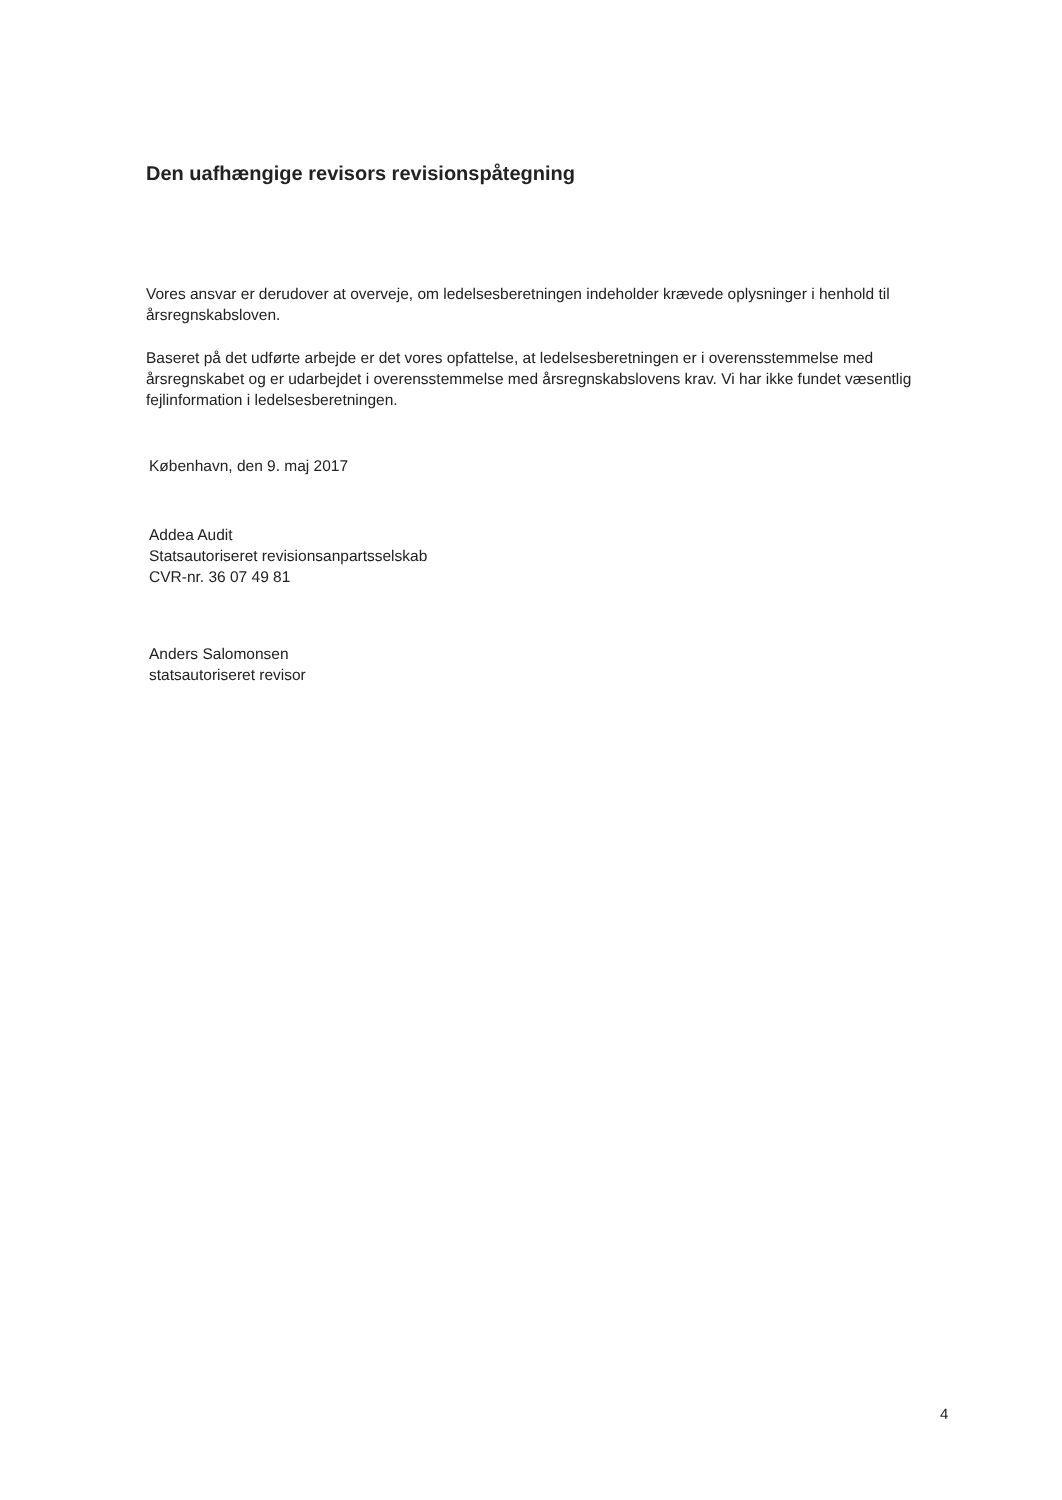Den uafhængige revisors revisionspåtegning
Vores ansvar er derudover at overveje, om ledelsesberetningen indeholder krævede oplysninger i henhold til årsregnskabsloven.
Baseret på det udførte arbejde er det vores opfattelse, at ledelsesberetningen er i overensstemmelse med årsregnskabet og er udarbejdet i overensstemmelse med årsregnskabslovens krav. Vi har ikke fundet væsentlig fejlinformation i ledelsesberetningen.
København, den 9. maj 2017
Addea Audit
Statsautoriseret revisionsanpartsselskab
CVR-nr. 36 07 49 81
Anders Salomonsen
statsautoriseret revisor
4